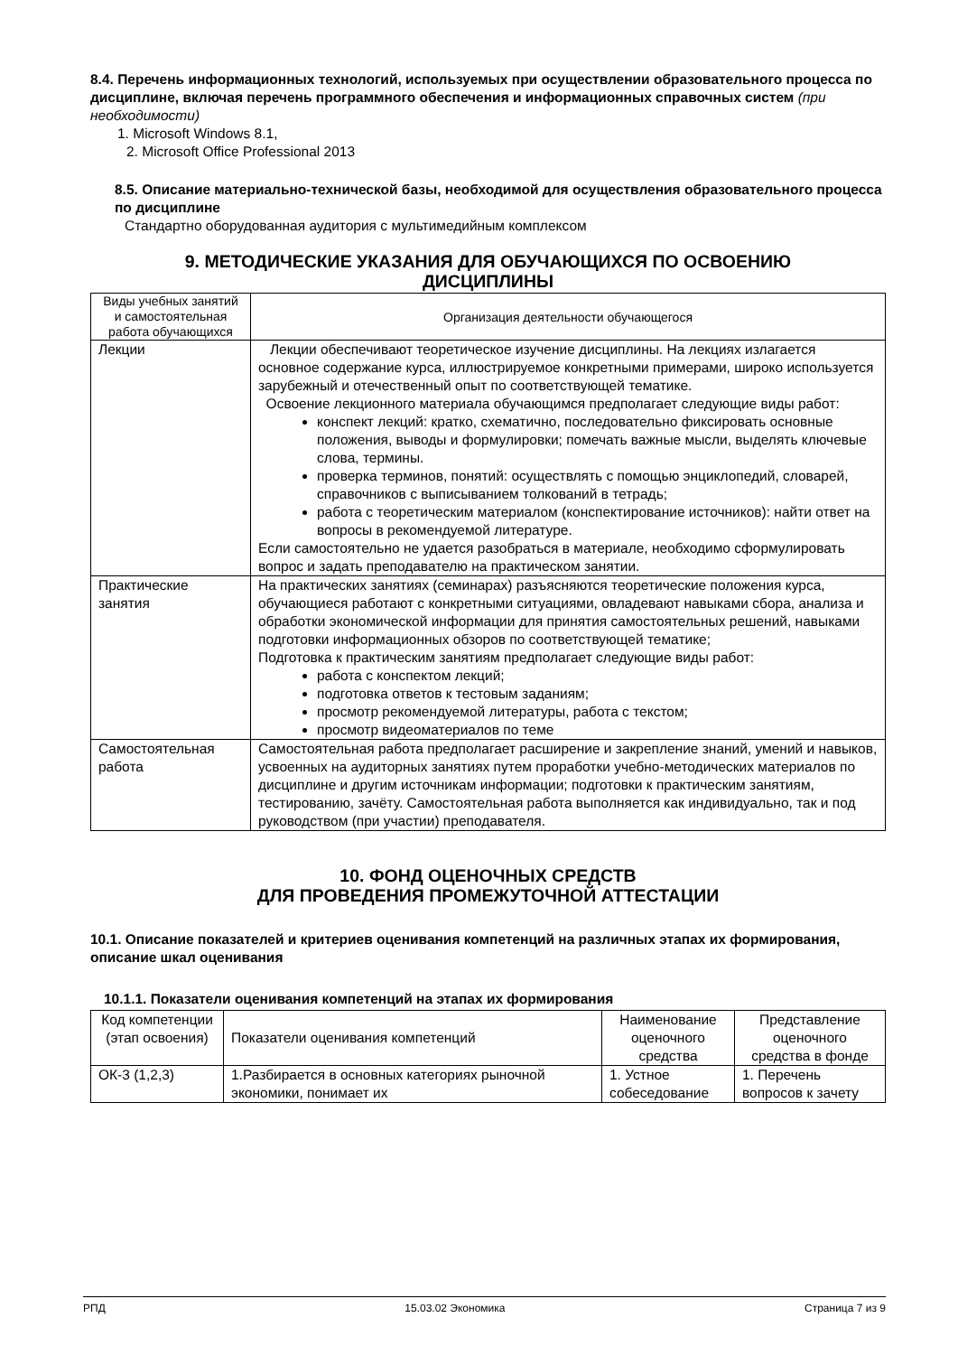8.4. Перечень информационных технологий, используемых при осуществлении образовательного процесса по дисциплине, включая перечень программного обеспечения и информационных справочных систем (при необходимости)
1. Microsoft Windows 8.1,
2. Microsoft Office Professional 2013
8.5. Описание материально-технической базы, необходимой для осуществления образовательного процесса по дисциплине
Стандартно оборудованная аудитория с мультимедийным комплексом
9. МЕТОДИЧЕСКИЕ УКАЗАНИЯ ДЛЯ ОБУЧАЮЩИХСЯ ПО ОСВОЕНИЮ
ДИСЦИПЛИНЫ
| Виды учебных занятий и самостоятельная работа обучающихся | Организация деятельности обучающегося |
| --- | --- |
| Лекции | Лекции обеспечивают теоретическое изучение дисциплины. На лекциях излагается основное содержание курса, иллюстрируемое конкретными примерами, широко используется зарубежный и отечественный опыт по соответствующей тематике. Освоение лекционного материала обучающимся предполагает следующие виды работ: конспект лекций: кратко, схематично, последовательно фиксировать основные положения, выводы и формулировки; помечать важные мысли, выделять ключевые слова, термины. проверка терминов, понятий: осуществлять с помощью энциклопедий, словарей, справочников с выписыванием толкований в тетрадь; работа с теоретическим материалом (конспектирование источников): найти ответ на вопросы в рекомендуемой литературе. Если самостоятельно не удается разобраться в материале, необходимо сформулировать вопрос и задать преподавателю на практическом занятии. |
| Практические занятия | На практических занятиях (семинарах) разъясняются теоретические положения курса, обучающиеся работают с конкретными ситуациями, овладевают навыками сбора, анализа и обработки экономической информации для принятия самостоятельных решений, навыками подготовки информационных обзоров по соответствующей тематике; Подготовка к практическим занятиям предполагает следующие виды работ: работа с конспектом лекций; подготовка ответов к тестовым заданиям; просмотр рекомендуемой литературы, работа с текстом; просмотр видеоматериалов по теме |
| Самостоятельная работа | Самостоятельная работа предполагает расширение и закрепление знаний, умений и навыков, усвоенных на аудиторных занятиях путем проработки учебно-методических материалов по дисциплине и другим источникам информации; подготовки к практическим занятиям, тестированию, зачёту. Самостоятельная работа выполняется как индивидуально, так и под руководством (при участии) преподавателя. |
10. ФОНД ОЦЕНОЧНЫХ СРЕДСТВ
ДЛЯ ПРОВЕДЕНИЯ ПРОМЕЖУТОЧНОЙ АТТЕСТАЦИИ
10.1. Описание показателей и критериев оценивания компетенций на различных этапах их формирования, описание шкал оценивания
10.1.1. Показатели оценивания компетенций на этапах их формирования
| Код компетенции (этап освоения) | Показатели оценивания компетенций | Наименование оценочного средства | Представление оценочного средства в фонде |
| --- | --- | --- | --- |
| ОК-3 (1,2,3) | 1.Разбирается в основных категориях рыночной экономики, понимает их | 1. Устное собеседование | 1. Перечень вопросов к зачету |
РПД 15.03.02 Экономика Страница 7 из 9